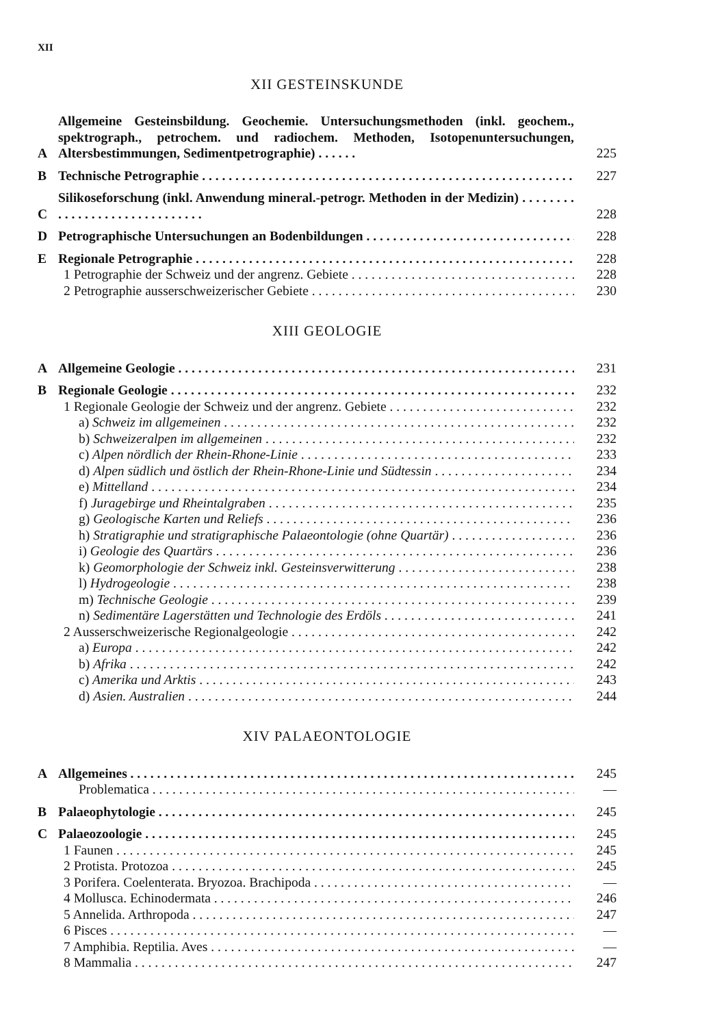XII
XII GESTEINSKUNDE
A Allgemeine Gesteinsbildung. Geochemie. Untersuchungsmethoden (inkl. geochem., spektrograph., petrochem. und radiochem. Methoden, Isotopenuntersuchungen, Altersbestimmungen, Sedimentpetrographie) . . . . . . 225
B Technische Petrographie 227
C Silikoseforschung (inkl. Anwendung mineral.-petrogr. Methoden in der Medizin) . . . . . . . . . . . . . . . . . . . . . . . . . . . . . . 228
D Petrographische Untersuchungen an Bodenbildungen 228
E Regionale Petrographie 228
1 Petrographie der Schweiz und der angrenz. Gebiete 228
2 Petrographie ausserschweizerischer Gebiete 230
XIII GEOLOGIE
A Allgemeine Geologie 231
B Regionale Geologie 232
1 Regionale Geologie der Schweiz und der angrenz. Gebiete 232
a) Schweiz im allgemeinen 232
b) Schweizeralpen im allgemeinen 232
c) Alpen nördlich der Rhein-Rhone-Linie 233
d) Alpen südlich und östlich der Rhein-Rhone-Linie und Südtessin 234
e) Mittelland 234
f) Juragebirge und Rheintalgraben 235
g) Geologische Karten und Reliefs 236
h) Stratigraphie und stratigraphische Palaeontologie (ohne Quartär) 236
i) Geologie des Quartärs 236
k) Geomorphologie der Schweiz inkl. Gesteinsverwitterung 238
l) Hydrogeologie 238
m) Technische Geologie 239
n) Sedimentäre Lagerstätten und Technologie des Erdöls 241
2 Ausserschweizerische Regionalgeologie 242
a) Europa 242
b) Afrika 242
c) Amerika und Arktis 243
d) Asien. Australien 244
XIV PALAEONTOLOGIE
A Allgemeines 245
Problematica —
B Palaeophytologie 245
C Palaeozoologie 245
1 Faunen 245
2 Protista. Protozoa 245
3 Porifera. Coelenterata. Bryozoa. Brachipoda —
4 Mollusca. Echinodermata 246
5 Annelida. Arthropoda 247
6 Pisces —
7 Amphibia. Reptilia. Aves —
8 Mammalia 247